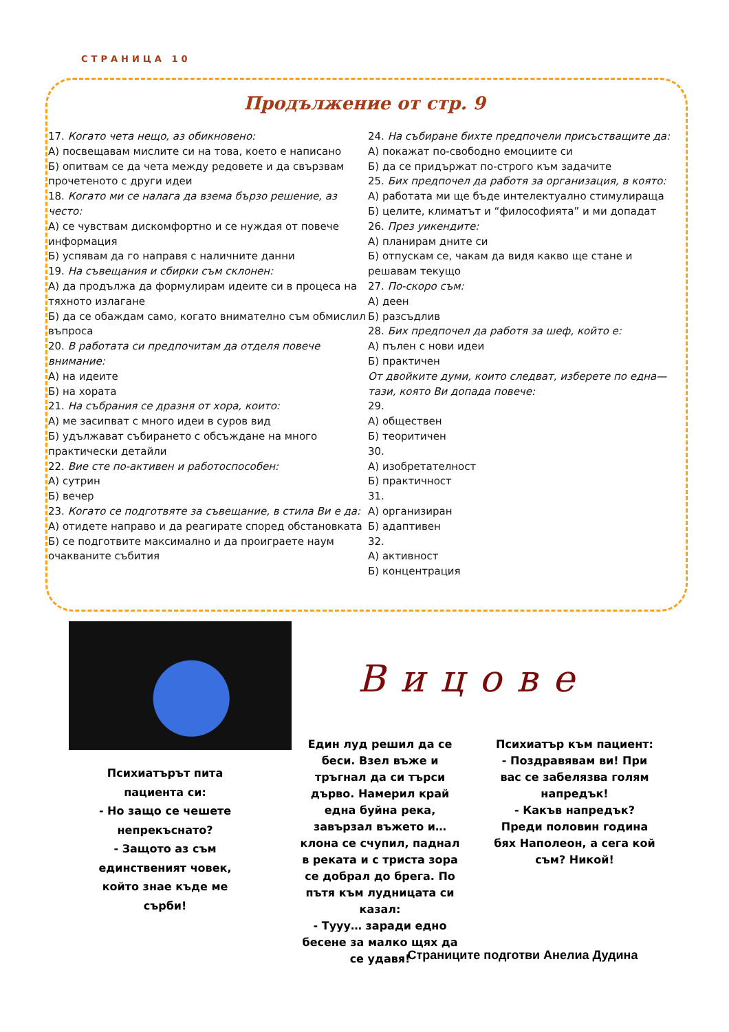СТРАНИЦА 10
Продължение от стр. 9
17. Когато чета нещо, аз обикновено:
А) посвещавам мислите си на това, което е написано
Б) опитвам се да чета между редовете и да свързвам прочетеното с други идеи
18. Когато ми се налага да взема бързо решение, аз често:
А) се чувствам дискомфортно и се нуждая от повече информация
Б) успявам да го направя с наличните данни
19. На съвещания и сбирки съм склонен:
А) да продължа да формулирам идеите си в процеса на тяхното излагане
Б) да се обаждам само, когато внимателно съм обмислил въпроса
20. В работата си предпочитам да отделя повече внимание:
А) на идеите
Б) на хората
21. На събрания се дразня от хора, които:
А) ме засипват с много идеи в суров вид
Б) удължават събирането с обсъждане на много практически детайли
22. Вие сте по-активен и работоспособен:
А) сутрин
Б) вечер
23. Когато се подготвяте за съвещание, в стила Ви е да:
А) отидете направо и да реагирате според обстановката
Б) се подготвите максимално и да проиграете наум очакваните събития
24. На събиране бихте предпочели присъстващите да:
А) покажат по-свободно емоциите си
Б) да се придържат по-строго към задачите
25. Бих предпочел да работя за организация, в която:
А) работата ми ще бъде интелектуално стимулираща
Б) целите, климатът и “философията” и ми допадат
26. През уикендите:
А) планирам дните си
Б) отпускам се, чакам да видя какво ще стане и решавам текущо
27. По-скоро съм:
А) деен
Б) разсъдлив
28. Бих предпочел да работя за шеф, който е:
А) пълен с нови идеи
Б) практичен
От двойките думи, които следват, изберете по една—тази, която Ви допада повече:
29.
А) обществен
Б) теоритичен
30.
А) изобретателност
Б) практичност
31.
А) организиран
Б) адаптивен
32.
А) активност
Б) концентрация
Вицове
Психиатърът пита пациента си:
- Но защо се чешете непрекъснато?
- Защото аз съм единственият човек, който знае къде ме сърби!
Един луд решил да се беси. Взел въже и тръгнал да си търси дърво. Намерил край една буйна река, завързал въжето и… клона се счупил, паднал в реката и с триста зора се добрал до брега. По пътя към лудницата си казал:
- Тууу… заради едно бесене за малко щях да се удавя!
Психиатър към пациент:
- Поздравявам ви! При вас се забелязва голям напредък!
- Какъв напредък? Преди половин година бях Наполеон, а сега кой съм? Никой!
Страниците подготви Анелиа Дудина